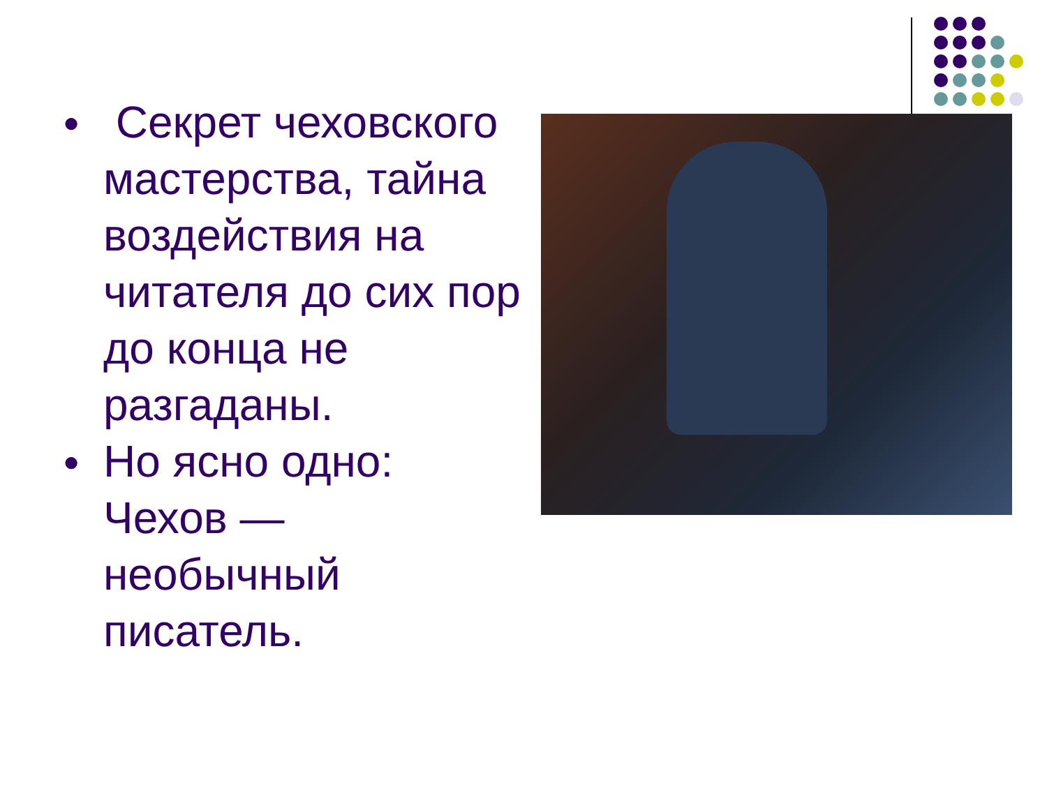●
Секрет чеховского мастерства, тайна воздействия на читателя до сих пор до конца не разгаданы.
●
Но ясно одно: Чехов — необычный писатель.